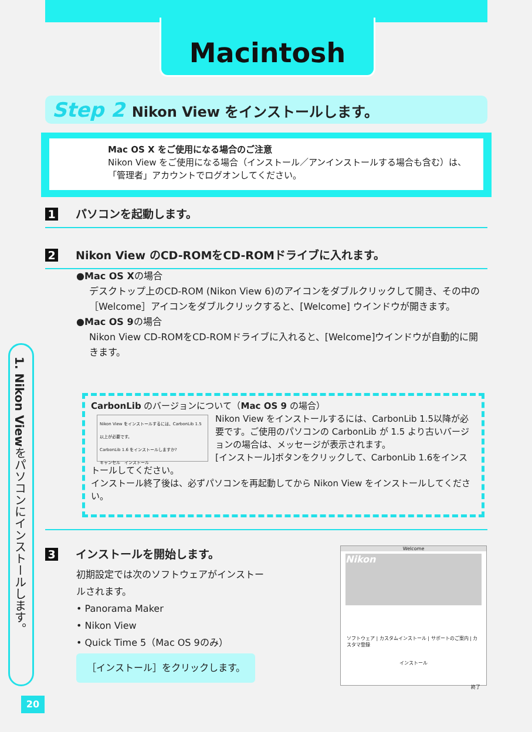Macintosh
Step 2 Nikon View をインストールします。
Mac OS X をご使用になる場合のご注意
Nikon View をご使用になる場合（インストール／アンインストールする場合も含む）は、「管理者」アカウントでログオンしてください。
1 パソコンを起動します。
2 Nikon View のCD-ROMをCD-ROMドライブに入れます。
●Mac OS Xの場合
デスクトップ上のCD-ROM (Nikon View 6)のアイコンをダブルクリックして開き、その中の［Welcome］アイコンをダブルクリックすると、[Welcome] ウインドウが開きます。
●Mac OS 9の場合
Nikon View CD-ROMをCD-ROMドライブに入れると、[Welcome]ウインドウが自動的に開きます。
CarbonLib のバージョンについて（Mac OS 9 の場合）
Nikon View をインストールするには、CarbonLib 1.5 以上が必要です。
CarbonLib 1.6 をインストールしますか?
キャンセル　インストール
Nikon View をインストールするには、CarbonLib 1.5以降が必要です。ご使用のパソコンの CarbonLib が 1.5 より古いバージョンの場合は、メッセージが表示されます。
[インストール]ボタンをクリックして、CarbonLib 1.6をインストールしてください。
インストール終了後は、必ずパソコンを再起動してから Nikon View をインストールしてください。
3 インストールを開始します。
初期設定では次のソフトウェアがインストールされます。
• Panorama Maker
• Nikon View
• Quick Time 5（Mac OS 9のみ）
［インストール］をクリックします。
Welcome
Nikon
ソフトウェア | カスタムインストール | サポートのご案内 | カスタマ登録
インストール
終了
1. Nikon Viewをパソコンにインストールします。
20